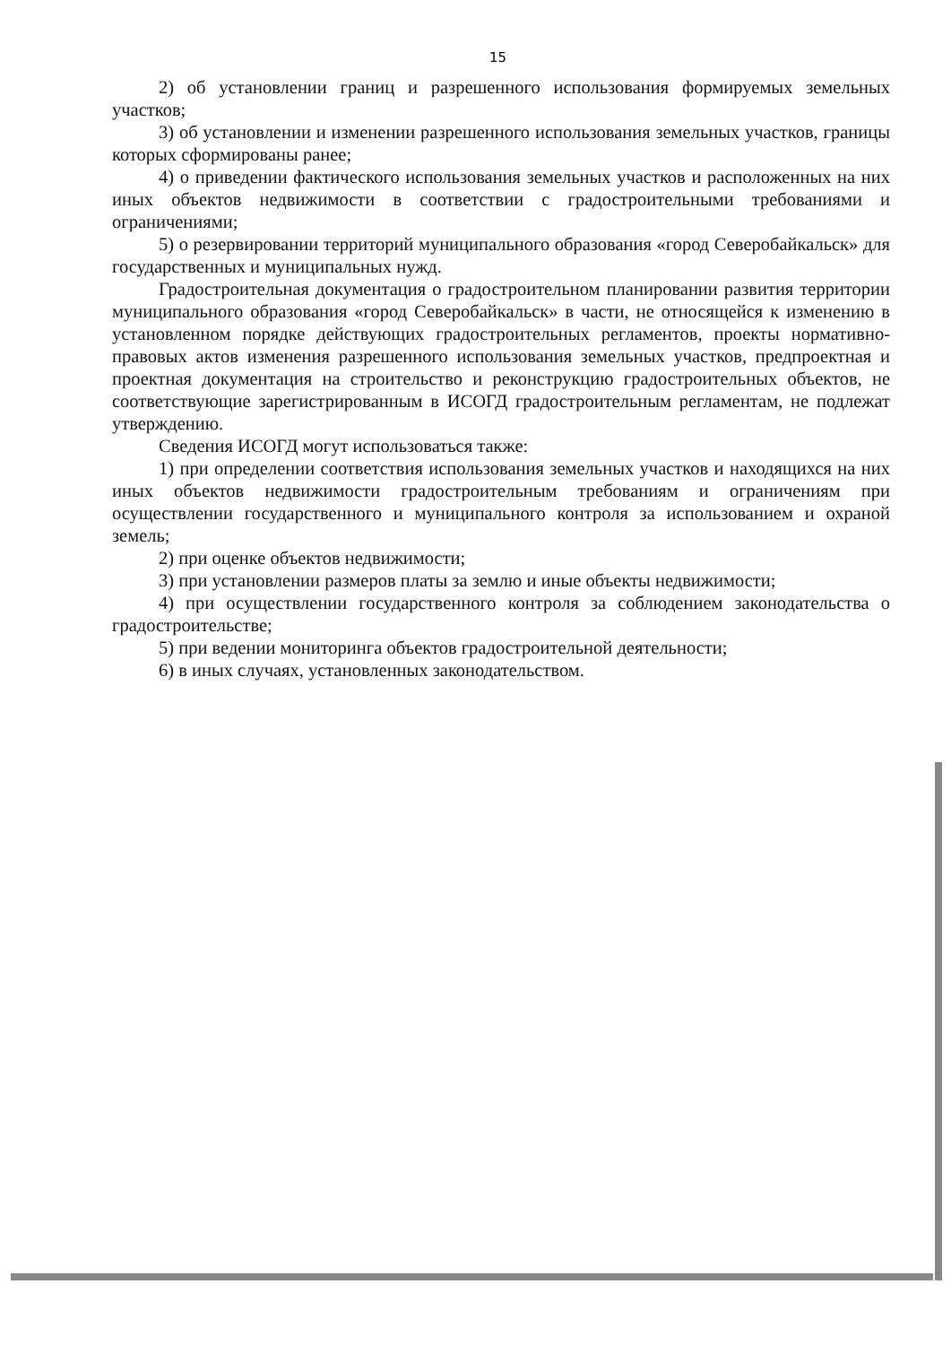15
2) об установлении границ и разрешенного использования формируемых земельных участков;
3) об установлении и изменении разрешенного использования земельных участков, границы которых сформированы ранее;
4) о приведении фактического использования земельных участков и расположенных на них иных объектов недвижимости в соответствии с градостроительными требованиями и ограничениями;
5) о резервировании территорий муниципального образования «город Северобайкальск» для государственных и муниципальных нужд.
Градостроительная документация о градостроительном планировании развития территории муниципального образования «город Северобайкальск» в части, не относящейся к изменению в установленном порядке действующих градостроительных регламентов, проекты нормативно-правовых актов изменения разрешенного использования земельных участков, предпроектная и проектная документация на строительство и реконструкцию градостроительных объектов, не соответствующие зарегистрированным в ИСОГД градостроительным регламентам, не подлежат утверждению.
Сведения ИСОГД могут использоваться также:
1) при определении соответствия использования земельных участков и находящихся на них иных объектов недвижимости градостроительным требованиям и ограничениям при осуществлении государственного и муниципального контроля за использованием и охраной земель;
2) при оценке объектов недвижимости;
3) при установлении размеров платы за землю и иные объекты недвижимости;
4) при осуществлении государственного контроля за соблюдением законодательства о градостроительстве;
5) при ведении мониторинга объектов градостроительной деятельности;
6) в иных случаях, установленных законодательством.